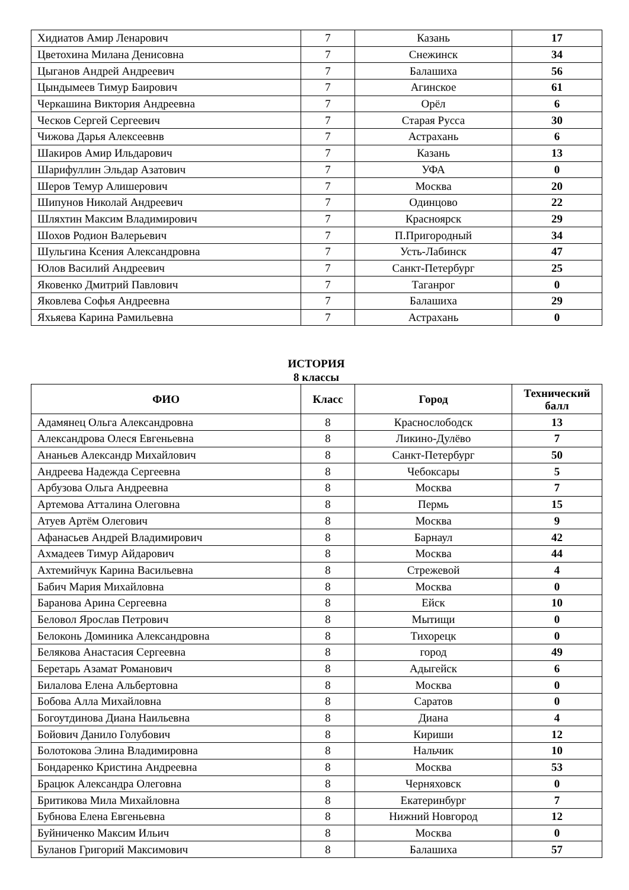| Хидиатов Амир Ленарович | 7 | Казань | 17 |
| Цветохина Милана Денисовна | 7 | Снежинск | 34 |
| Цыганов Андрей Андреевич | 7 | Балашиха | 56 |
| Цындымеев Тимур Баирович | 7 | Агинское | 61 |
| Черкашина Виктория Андреевна | 7 | Орёл | 6 |
| Ческов Сергей Сергеевич | 7 | Старая Русса | 30 |
| Чижова Дарья Алексеевнв | 7 | Астрахань | 6 |
| Шакиров Амир Ильдарович | 7 | Казань | 13 |
| Шарифуллин Эльдар Азатович | 7 | УФА | 0 |
| Шеров Темур Алишерович | 7 | Москва | 20 |
| Шипунов Николай Андреевич | 7 | Одинцово | 22 |
| Шляхтин Максим Владимирович | 7 | Красноярск | 29 |
| Шохов Родион Валерьевич | 7 | П.Пригородный | 34 |
| Шульгина Ксения Александровна | 7 | Усть-Лабинск | 47 |
| Юлов Василий Андреевич | 7 | Санкт-Петербург | 25 |
| Яковенко Дмитрий Павлович | 7 | Таганрог | 0 |
| Яковлева Софья Андреевна | 7 | Балашиха | 29 |
| Яхьяева Карина Рамильевна | 7 | Астрахань | 0 |
ИСТОРИЯ
8 классы
| ФИО | Класс | Город | Технический балл |
| --- | --- | --- | --- |
| Адамянец Ольга Александровна | 8 | Краснослободск | 13 |
| Александрова Олеся Евгеньевна | 8 | Ликино-Дулёво | 7 |
| Ананьев Александр Михайлович | 8 | Санкт-Петербург | 50 |
| Андреева Надежда Сергеевна | 8 | Чебоксары | 5 |
| Арбузова Ольга Андреевна | 8 | Москва | 7 |
| Артемова Атталина Олеговна | 8 | Пермь | 15 |
| Атуев Артём Олегович | 8 | Москва | 9 |
| Афанасьев Андрей Владимирович | 8 | Барнаул | 42 |
| Ахмадеев Тимур Айдарович | 8 | Москва | 44 |
| Ахтемийчук Карина Васильевна | 8 | Стрежевой | 4 |
| Бабич Мария Михайловна | 8 | Москва | 0 |
| Баранова Арина Сергеевна | 8 | Ейск | 10 |
| Беловол Ярослав Петрович | 8 | Мытищи | 0 |
| Белоконь Доминика Александровна | 8 | Тихорецк | 0 |
| Белякова Анастасия Сергеевна | 8 | город | 49 |
| Беретарь Азамат Романович | 8 | Адыгейск | 6 |
| Билалова Елена Альбертовна | 8 | Москва | 0 |
| Бобова Алла Михайловна | 8 | Саратов | 0 |
| Богоутдинова Диана Наильевна | 8 | Диана | 4 |
| Бойович Данило Голубович | 8 | Кириши | 12 |
| Болотокова Элина Владимировна | 8 | Нальчик | 10 |
| Бондаренко Кристина Андреевна | 8 | Москва | 53 |
| Брацюк Александра Олеговна | 8 | Черняховск | 0 |
| Бритикова Мила Михайловна | 8 | Екатеринбург | 7 |
| Бубнова Елена Евгеньевна | 8 | Нижний Новгород | 12 |
| Буйниченко Максим Ильич | 8 | Москва | 0 |
| Буланов Григорий Максимович | 8 | Балашиха | 57 |